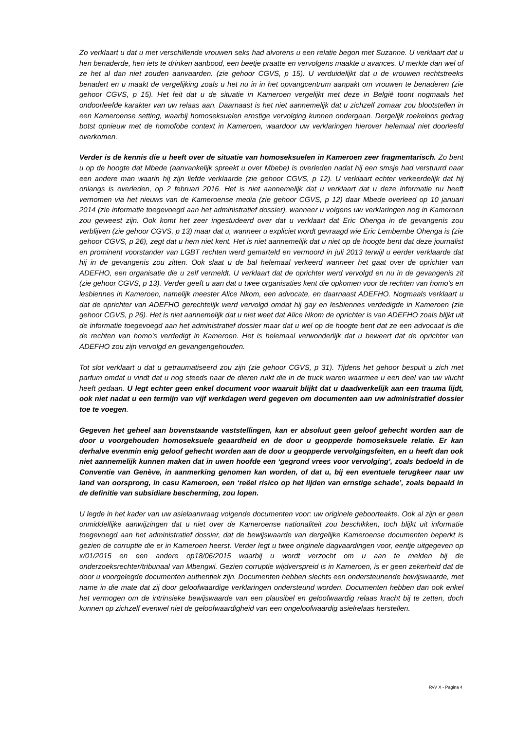Zo verklaart u dat u met verschillende vrouwen seks had alvorens u een relatie begon met Suzanne. U verklaart dat u hen benaderde, hen iets te drinken aanbood, een beetje praatte en vervolgens maakte u avances. U merkte dan wel of ze het al dan niet zouden aanvaarden. (zie gehoor CGVS, p 15). U verduidelijkt dat u de vrouwen rechtstreeks benadert en u maakt de vergelijking zoals u het nu in in het opvangcentrum aanpakt om vrouwen te benaderen (zie gehoor CGVS, p 15). Het feit dat u de situatie in Kameroen vergelijkt met deze in België toont nogmaals het ondoorleefde karakter van uw relaas aan. Daarnaast is het niet aannemelijk dat u zichzelf zomaar zou blootstellen in een Kameroense setting, waarbij homoseksuelen ernstige vervolging kunnen ondergaan. Dergelijk roekeloos gedrag botst opnieuw met de homofobe context in Kameroen, waardoor uw verklaringen hierover helemaal niet doorleefd overkomen.
Verder is de kennis die u heeft over de situatie van homoseksuelen in Kameroen zeer fragmentarisch. Zo bent u op de hoogte dat Mbede (aanvankelijk spreekt u over Mbebe) is overleden nadat hij een smsje had verstuurd naar een andere man waarin hij zijn liefde verklaarde (zie gehoor CGVS, p 12). U verklaart echter verkeerdelijk dat hij onlangs is overleden, op 2 februari 2016. Het is niet aannemelijk dat u verklaart dat u deze informatie nu heeft vernomen via het nieuws van de Kameroense media (zie gehoor CGVS, p 12) daar Mbede overleed op 10 januari 2014 (zie informatie toegevoegd aan het administratief dossier), wanneer u volgens uw verklaringen nog in Kameroen zou geweest zijn. Ook komt het zeer ingestudeerd over dat u verklaart dat Eric Ohenga in de gevangenis zou verblijven (zie gehoor CGVS, p 13) maar dat u, wanneer u expliciet wordt gevraagd wie Eric Lembembe Ohenga is (zie gehoor CGVS, p 26), zegt dat u hem niet kent. Het is niet aannemelijk dat u niet op de hoogte bent dat deze journalist en prominent voorstander van LGBT rechten werd gemarteld en vermoord in juli 2013 terwijl u eerder verklaarde dat hij in de gevangenis zou zitten. Ook slaat u de bal helemaal verkeerd wanneer het gaat over de oprichter van ADEFHO, een organisatie die u zelf vermeldt. U verklaart dat de oprichter werd vervolgd en nu in de gevangenis zit (zie gehoor CGVS, p 13). Verder geeft u aan dat u twee organisaties kent die opkomen voor de rechten van homo’s en lesbiennes in Kameroen, namelijk meester Alice Nkom, een advocate, en daarnaast ADEFHO. Nogmaals verklaart u dat de oprichter van ADEFHO gerechtelijk werd vervolgd omdat hij gay en lesbiennes verdedigde in Kameroen (zie gehoor CGVS, p 26). Het is niet aannemelijk dat u niet weet dat Alice Nkom de oprichter is van ADEFHO zoals blijkt uit de informatie toegevoegd aan het administratief dossier maar dat u wel op de hoogte bent dat ze een advocaat is die de rechten van homo’s verdedigt in Kameroen. Het is helemaal verwonderlijk dat u beweert dat de oprichter van ADEFHO zou zijn vervolgd en gevangengehouden.
Tot slot verklaart u dat u getraumatiseerd zou zijn (zie gehoor CGVS, p 31). Tijdens het gehoor bespuit u zich met parfum omdat u vindt dat u nog steeds naar de dieren ruikt die in de truck waren waarmee u een deel van uw vlucht heeft gedaan. U legt echter geen enkel document voor waaruit blijkt dat u daadwerkelijk aan een trauma lijdt, ook niet nadat u een termijn van vijf werkdagen werd gegeven om documenten aan uw administratief dossier toe te voegen.
Gegeven het geheel aan bovenstaande vaststellingen, kan er absoluut geen geloof gehecht worden aan de door u voorgehouden homoseksuele geaardheid en de door u geopperde homoseksuele relatie. Er kan derhalve evenmin enig geloof gehecht worden aan de door u geopperde vervolgingsfeiten, en u heeft dan ook niet aannemelijk kunnen maken dat in uwen hoofde een ‘gegrond vrees voor vervolging’, zoals bedoeld in de Conventie van Genève, in aanmerking genomen kan worden, of dat u, bij een eventuele terugkeer naar uw land van oorsprong, in casu Kameroen, een ‘reëel risico op het lijden van ernstige schade’, zoals bepaald in de definitie van subsidiare bescherming, zou lopen.
U legde in het kader van uw asielaanvraag volgende documenten voor: uw originele geboorteakte. Ook al zijn er geen onmiddellijke aanwijzingen dat u niet over de Kameroense nationaliteit zou beschikken, toch blijkt uit informatie toegevoegd aan het administratief dossier, dat de bewijswaarde van dergelijke Kameroense documenten beperkt is gezien de corruptie die er in Kameroen heerst. Verder legt u twee originele dagvaardingen voor, eentje uitgegeven op x/01/2015 en een andere op18/06/2015 waarbij u wordt verzocht om u aan te melden bij de onderzoeksrechter/tribunaal van Mbengwi. Gezien corruptie wijdverspreid is in Kameroen, is er geen zekerheid dat de door u voorgelegde documenten authentiek zijn. Documenten hebben slechts een ondersteunende bewijswaarde, met name in die mate dat zij door geloofwaardige verklaringen ondersteund worden. Documenten hebben dan ook enkel het vermogen om de intrinsieke bewijswaarde van een plausibel en geloofwaardig relaas kracht bij te zetten, doch kunnen op zichzelf evenwel niet de geloofwaardigheid van een ongeloofwaardig asielrelaas herstellen.
RvV X - Pagina 4